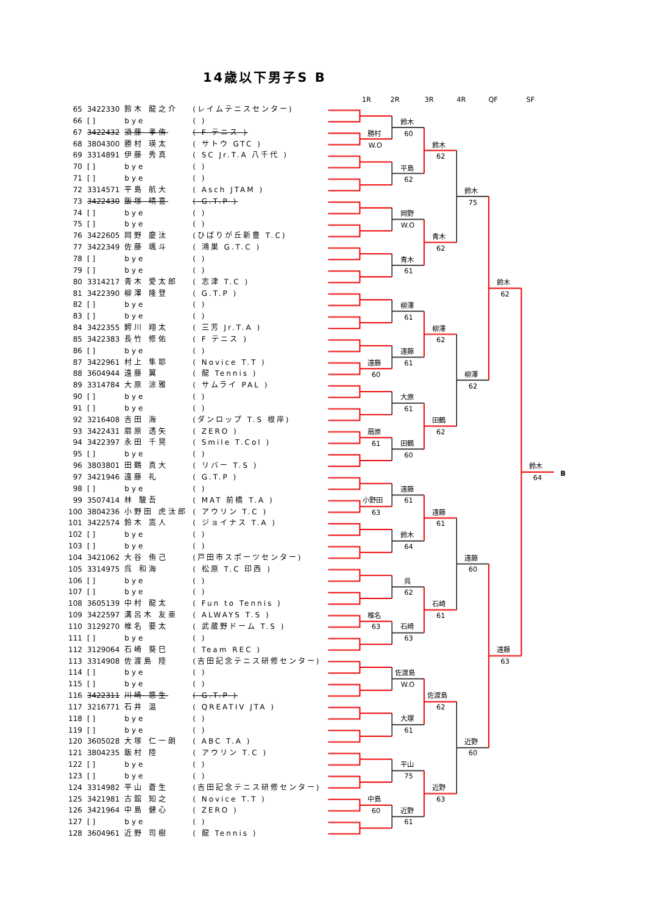14歳以下男子S B
| 65 | 3422330 | 鈴木 龍之介 | (レイムテニスセンター) |
| 66 | [ ] | bye | ( ) |
| 67 | 3422432 | 須藤 孝侑 | ( F テニス ) |
| 68 | 3804300 | 勝村 瑛太 | ( サトウ GTC ) |
| 69 | 3314891 | 伊藤 秀真 | ( SC Jr.T.A 八千代 ) |
| 70 | [ ] | bye | ( ) |
| 71 | [ ] | bye | ( ) |
| 72 | 3314571 | 平島 航大 | ( Asch JTAM ) |
| 73 | 3422430 | 飯塚 晴喜 | ( G.T.P ) |
| 74 | [ ] | bye | ( ) |
| 75 | [ ] | bye | ( ) |
| 76 | 3422605 | 岡野 慶汰 | (ひばりが丘新豊 T.C) |
| 77 | 3422349 | 佐藤 颯斗 | ( 鴻巣 G.T.C ) |
| 78 | [ ] | bye | ( ) |
| 79 | [ ] | bye | ( ) |
| 80 | 3314217 | 青木 愛太郎 | ( 志津 T.C ) |
| 81 | 3422390 | 柳澤 隆登 | ( G.T.P ) |
| 82 | [ ] | bye | ( ) |
| 83 | [ ] | bye | ( ) |
| 84 | 3422355 | 鰐川 翔太 | ( 三芳 Jr.T.A ) |
| 85 | 3422383 | 長竹 修佑 | ( F テニス ) |
| 86 | [ ] | bye | ( ) |
| 87 | 3422961 | 村上 隼耶 | ( Novice T.T ) |
| 88 | 3604944 | 遠藤 翼 | ( 龍 Tennis ) |
| 89 | 3314784 | 大原 涼雅 | ( サムライ PAL ) |
| 90 | [ ] | bye | ( ) |
| 91 | [ ] | bye | ( ) |
| 92 | 3216408 | 吉田 海 | (ダンロップ T.S 根岸) |
| 93 | 3422431 | 扇原 透矢 | ( ZERO ) |
| 94 | 3422397 | 永田 千晃 | ( Smile T.Col ) |
| 95 | [ ] | bye | ( ) |
| 96 | 3803801 | 田鶴 真大 | ( リバー T.S ) |
| 97 | 3421946 | 遠藤 礼 | ( G.T.P ) |
| 98 | [ ] | bye | ( ) |
| 99 | 3507414 | 林 駿吾 | ( MAT 前橋 T.A ) |
| 100 | 3804236 | 小野田 虎汰郎 | ( アウリン T.C ) |
| 101 | 3422574 | 鈴木 嵩人 | ( ジョイナス T.A ) |
| 102 | [ ] | bye | ( ) |
| 103 | [ ] | bye | ( ) |
| 104 | 3421062 | 大谷 侑己 | (戸田市スポーツセンター) |
| 105 | 3314975 | 呉 和海 | ( 松原 T.C 印西 ) |
| 106 | [ ] | bye | ( ) |
| 107 | [ ] | bye | ( ) |
| 108 | 3605139 | 中村 龍太 | ( Fun to Tennis ) |
| 109 | 3422597 | 溝呂木 友亜 | ( ALWAYS T.S ) |
| 110 | 3129270 | 椎名 要太 | ( 武蔵野ドーム T.S ) |
| 111 | [ ] | bye | ( ) |
| 112 | 3129064 | 石崎 葵巳 | ( Team REC ) |
| 113 | 3314908 | 佐渡島 陸 | (吉田記念テニス研修センター) |
| 114 | [ ] | bye | ( ) |
| 115 | [ ] | bye | ( ) |
| 116 | 3422311 | 川崎 悠生 | ( G.T.P ) |
| 117 | 3216771 | 石井 温 | ( QREATIV JTA ) |
| 118 | [ ] | bye | ( ) |
| 119 | [ ] | bye | ( ) |
| 120 | 3605028 | 大塚 仁一朗 | ( ABC T.A ) |
| 121 | 3804235 | 飯村 陸 | ( アウリン T.C ) |
| 122 | [ ] | bye | ( ) |
| 123 | [ ] | bye | ( ) |
| 124 | 3314982 | 平山 蒼生 | (吉田記念テニス研修センター) |
| 125 | 3421981 | 古舘 知之 | ( Novice T.T ) |
| 126 | 3421964 | 中島 健心 | ( ZERO ) |
| 127 | [ ] | bye | ( ) |
| 128 | 3604961 | 近野 司樹 | ( 龍 Tennis ) |
1R
2R
3R
4R
QF
SF
鈴木
60
勝村
W.O
鈴木
62
平島
62
鈴木
75
岡野
W.O
青木
62
青木
61
鈴木
62
柳澤
61
柳澤
62
遠藤
61
遠藤
60
柳澤
62
大原
61
田鶴
62
扇原
61
田鶴
60
鈴木
64
B
遠藤
61
小野田
63
遠藤
61
鈴木
64
遠藤
60
呉
62
石崎
61
椎名
63
石崎
63
遠藤
63
佐渡島
W.O
佐渡島
62
大塚
61
近野
60
平山
75
近野
63
中島
60
近野
61